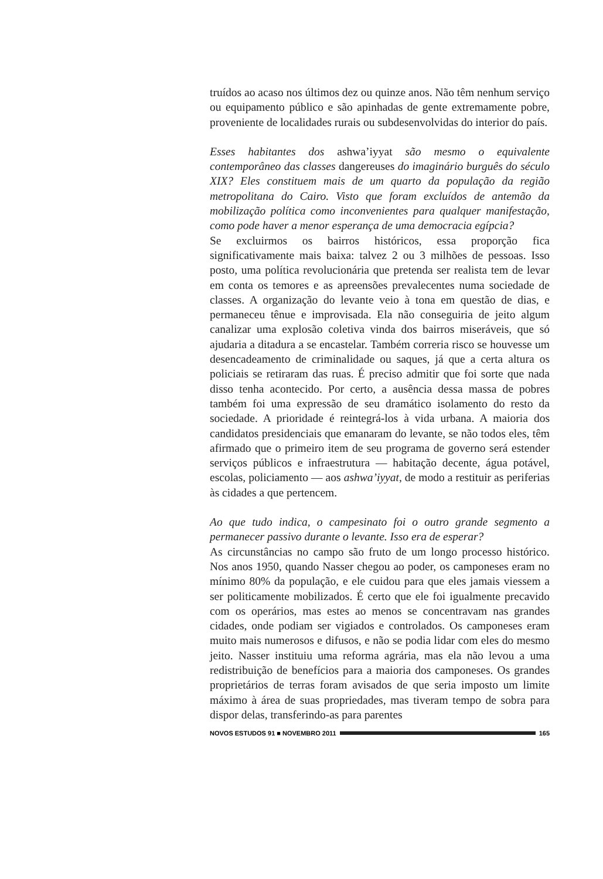truídos ao acaso nos últimos dez ou quinze anos. Não têm nenhum serviço ou equipamento público e são apinhadas de gente extremamente pobre, proveniente de localidades rurais ou subdesenvolvidas do interior do país.
Esses habitantes dos ashwa’iyyat são mesmo o equivalente contemporâneo das classes dangereuses do imaginário burguês do século XIX? Eles constituem mais de um quarto da população da região metropolitana do Cairo. Visto que foram excluídos de antemão da mobilização política como inconvenientes para qualquer manifestação, como pode haver a menor esperança de uma democracia egípcia?
Se excluirmos os bairros históricos, essa proporção fica significativamente mais baixa: talvez 2 ou 3 milhões de pessoas. Isso posto, uma política revolucionária que pretenda ser realista tem de levar em conta os temores e as apreensões prevalecentes numa sociedade de classes. A organização do levante veio à tona em questão de dias, e permaneceu tênue e improvisada. Ela não conseguiria de jeito algum canalizar uma explosão coletiva vinda dos bairros miseráveis, que só ajudaria a ditadura a se encastelar. Também correria risco se houvesse um desencadeamento de criminalidade ou saques, já que a certa altura os policiais se retiraram das ruas. É preciso admitir que foi sorte que nada disso tenha acontecido. Por certo, a ausência dessa massa de pobres também foi uma expressão de seu dramático isolamento do resto da sociedade. A prioridade é reintegrá-los à vida urbana. A maioria dos candidatos presidenciais que emanaram do levante, se não todos eles, têm afirmado que o primeiro item de seu programa de governo será estender serviços públicos e infraestrutura — habitação decente, água potável, escolas, policiamento — aos ashwa’iyyat, de modo a restituir as periferias às cidades a que pertencem.
Ao que tudo indica, o campesinato foi o outro grande segmento a permanecer passivo durante o levante. Isso era de esperar?
As circunstâncias no campo são fruto de um longo processo histórico. Nos anos 1950, quando Nasser chegou ao poder, os camponeses eram no mínimo 80% da população, e ele cuidou para que eles jamais viessem a ser politicamente mobilizados. É certo que ele foi igualmente precavido com os operários, mas estes ao menos se concentravam nas grandes cidades, onde podiam ser vigiados e controlados. Os camponeses eram muito mais numerosos e difusos, e não se podia lidar com eles do mesmo jeito. Nasser instituiu uma reforma agrária, mas ela não levou a uma redistribuição de benefícios para a maioria dos camponeses. Os grandes proprietários de terras foram avisados de que seria imposto um limite máximo à área de suas propriedades, mas tiveram tempo de sobra para dispor delas, transferindo-as para parentes
NOVOS ESTUDOS 91 ■ NOVEMBRO 2011
165